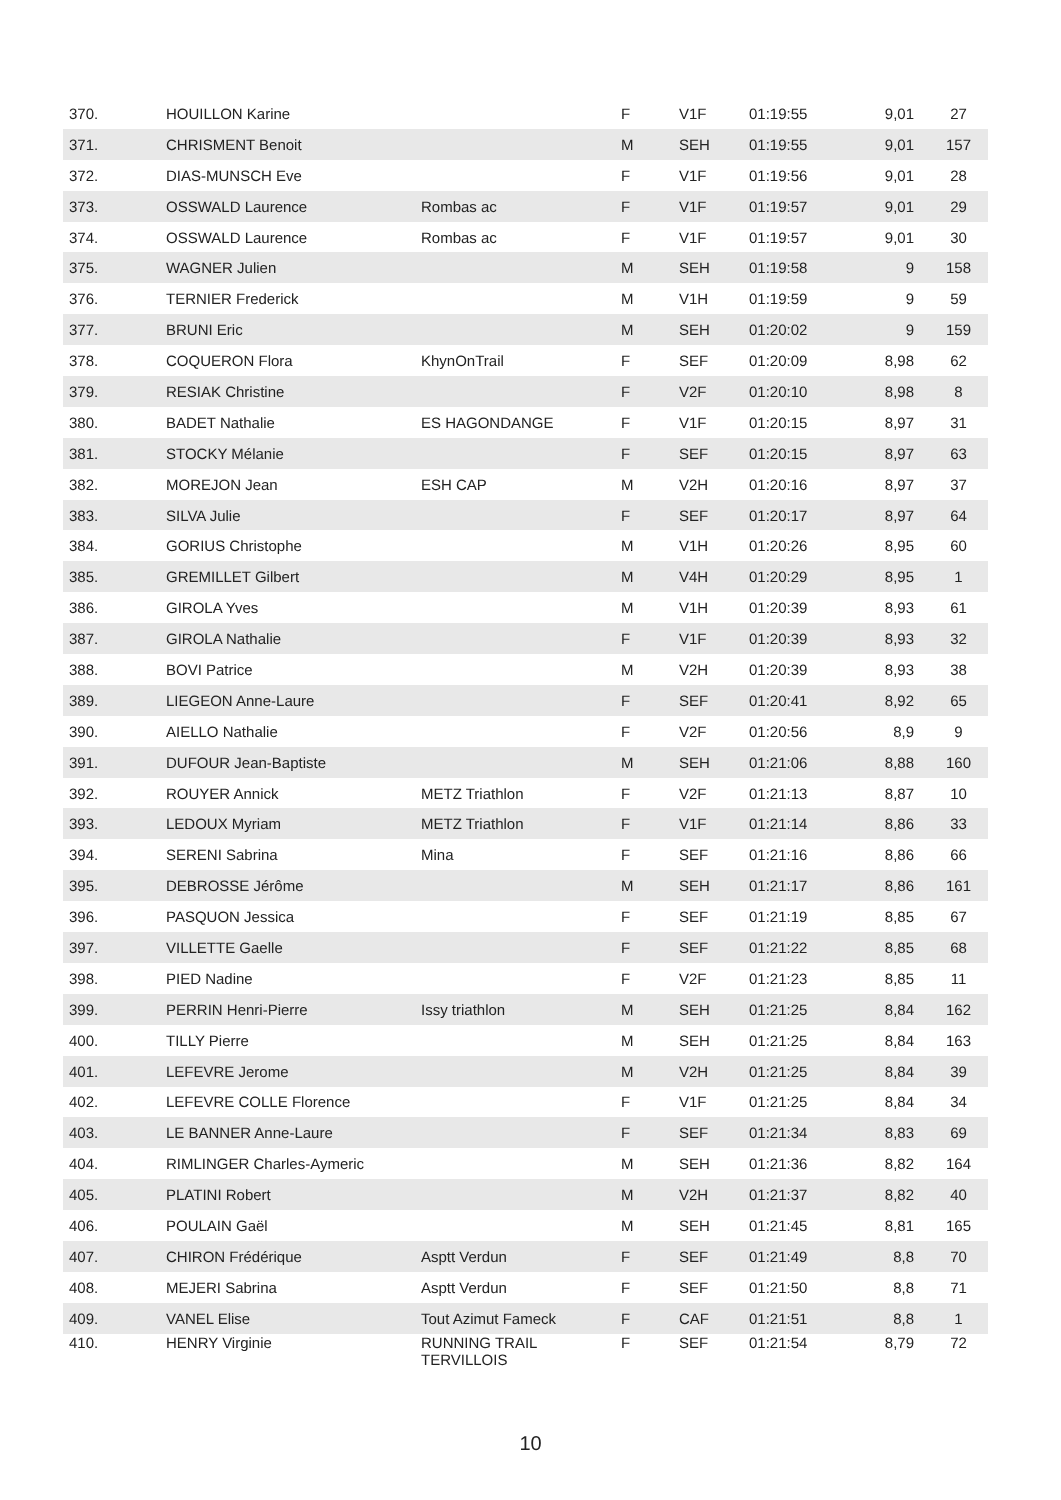| 370. | HOUILLON Karine | | F | V1F | 01:19:55 | 9,01 | 27 |
| 371. | CHRISMENT Benoit | | M | SEH | 01:19:55 | 9,01 | 157 |
| 372. | DIAS-MUNSCH Eve | | F | V1F | 01:19:56 | 9,01 | 28 |
| 373. | OSSWALD Laurence | Rombas ac | F | V1F | 01:19:57 | 9,01 | 29 |
| 374. | OSSWALD Laurence | Rombas ac | F | V1F | 01:19:57 | 9,01 | 30 |
| 375. | WAGNER Julien | | M | SEH | 01:19:58 | 9 | 158 |
| 376. | TERNIER Frederick | | M | V1H | 01:19:59 | 9 | 59 |
| 377. | BRUNI Eric | | M | SEH | 01:20:02 | 9 | 159 |
| 378. | COQUERON Flora | KhynOnTrail | F | SEF | 01:20:09 | 8,98 | 62 |
| 379. | RESIAK Christine | | F | V2F | 01:20:10 | 8,98 | 8 |
| 380. | BADET Nathalie | ES HAGONDANGE | F | V1F | 01:20:15 | 8,97 | 31 |
| 381. | STOCKY Mélanie | | F | SEF | 01:20:15 | 8,97 | 63 |
| 382. | MOREJON Jean | ESH CAP | M | V2H | 01:20:16 | 8,97 | 37 |
| 383. | SILVA Julie | | F | SEF | 01:20:17 | 8,97 | 64 |
| 384. | GORIUS Christophe | | M | V1H | 01:20:26 | 8,95 | 60 |
| 385. | GREMILLET Gilbert | | M | V4H | 01:20:29 | 8,95 | 1 |
| 386. | GIROLA Yves | | M | V1H | 01:20:39 | 8,93 | 61 |
| 387. | GIROLA Nathalie | | F | V1F | 01:20:39 | 8,93 | 32 |
| 388. | BOVI Patrice | | M | V2H | 01:20:39 | 8,93 | 38 |
| 389. | LIEGEON Anne-Laure | | F | SEF | 01:20:41 | 8,92 | 65 |
| 390. | AIELLO Nathalie | | F | V2F | 01:20:56 | 8,9 | 9 |
| 391. | DUFOUR Jean-Baptiste | | M | SEH | 01:21:06 | 8,88 | 160 |
| 392. | ROUYER Annick | METZ Triathlon | F | V2F | 01:21:13 | 8,87 | 10 |
| 393. | LEDOUX Myriam | METZ Triathlon | F | V1F | 01:21:14 | 8,86 | 33 |
| 394. | SERENI Sabrina | Mina | F | SEF | 01:21:16 | 8,86 | 66 |
| 395. | DEBROSSE Jérôme | | M | SEH | 01:21:17 | 8,86 | 161 |
| 396. | PASQUON Jessica | | F | SEF | 01:21:19 | 8,85 | 67 |
| 397. | VILLETTE Gaelle | | F | SEF | 01:21:22 | 8,85 | 68 |
| 398. | PIED Nadine | | F | V2F | 01:21:23 | 8,85 | 11 |
| 399. | PERRIN Henri-Pierre | Issy triathlon | M | SEH | 01:21:25 | 8,84 | 162 |
| 400. | TILLY Pierre | | M | SEH | 01:21:25 | 8,84 | 163 |
| 401. | LEFEVRE Jerome | | M | V2H | 01:21:25 | 8,84 | 39 |
| 402. | LEFEVRE COLLE Florence | | F | V1F | 01:21:25 | 8,84 | 34 |
| 403. | LE BANNER Anne-Laure | | F | SEF | 01:21:34 | 8,83 | 69 |
| 404. | RIMLINGER Charles-Aymeric | | M | SEH | 01:21:36 | 8,82 | 164 |
| 405. | PLATINI Robert | | M | V2H | 01:21:37 | 8,82 | 40 |
| 406. | POULAIN Gaël | | M | SEH | 01:21:45 | 8,81 | 165 |
| 407. | CHIRON Frédérique | Asptt Verdun | F | SEF | 01:21:49 | 8,8 | 70 |
| 408. | MEJERI Sabrina | Asptt Verdun | F | SEF | 01:21:50 | 8,8 | 71 |
| 409. | VANEL Elise | Tout Azimut Fameck | F | CAF | 01:21:51 | 8,8 | 1 |
| 410. | HENRY Virginie | RUNNING TRAIL TERVILLOIS | F | SEF | 01:21:54 | 8,79 | 72 |
10